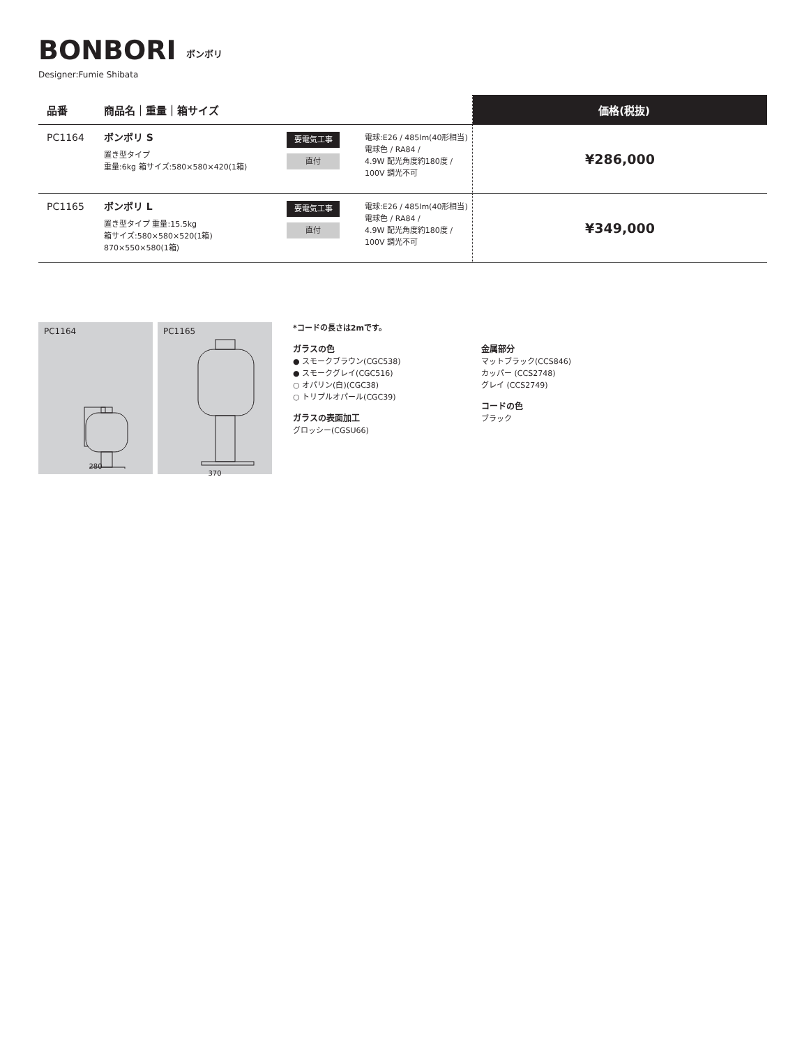BONBORI ボンボリ
Designer:Fumie Shibata
| 品番 | 商品名｜重量｜箱サイズ | | | 価格(税抜) |
| --- | --- | --- | --- | --- |
| PC1164 | ボンボリ S 置き型タイプ 重量:6kg 箱サイズ:580×580×420(1箱) | 要電気工事 直付 | 電球:E26 / 485lm(40形相当) 電球色 / RA84 / 4.9W 配光角度約180度 / 100V 調光不可 | ¥286,000 |
| PC1165 | ボンボリ L 置き型タイプ 重量:15.5kg 箱サイズ:580×580×520(1箱) 870×550×580(1箱) | 要電気工事 直付 | 電球:E26 / 485lm(40形相当) 電球色 / RA84 / 4.9W 配光角度約180度 / 100V 調光不可 | ¥349,000 |
PC1164
280
PC1165
370
*コードの長さは2mです。
ガラスの色
● スモークブラウン(CGC538)
● スモークグレイ(CGC516)
○ オパリン(白)(CGC38)
○ トリプルオパール(CGC39)
ガラスの表面加工
グロッシー(CGSU66)
金属部分
マットブラック(CCS846)
カッパー (CCS2748)
グレイ (CCS2749)
コードの色
ブラック